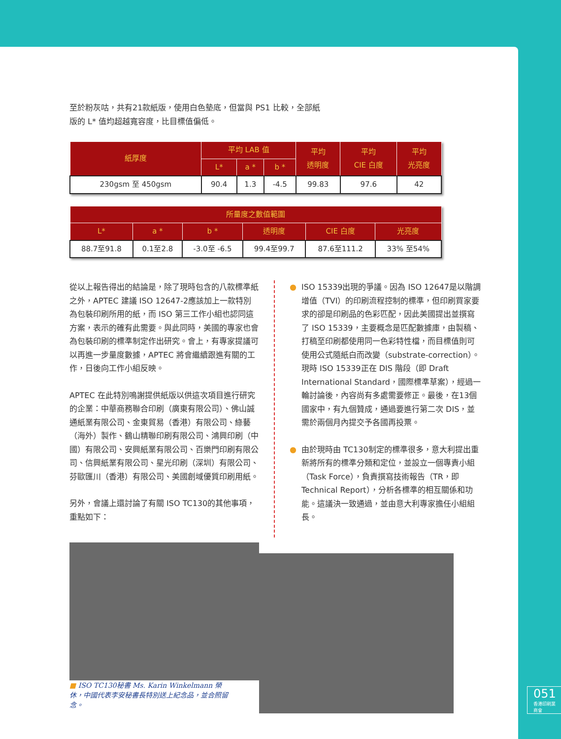至於粉灰咕，共有21款紙版，使用白色墊底，但當與 PS1 比較，全部紙
版的 L* 值均超越寬容度，比目標值偏低。
| 紙厚度 | 平均 LAB 值 | | | 平均 透明度 | 平均 CIE 白度 | 平均 光亮度 |
| --- | --- | --- | --- | --- | --- | --- |
| | L* | a * | b * | | | |
| 230gsm 至 450gsm | 90.4 | 1.3 | -4.5 | 99.83 | 97.6 | 42 |
| 所量度之數值範圍 | | | | | |
| --- | --- | --- | --- | --- | --- |
| L* | a * | b * | 透明度 | CIE 白度 | 光亮度 |
| 88.7至91.8 | 0.1至2.8 | -3.0至 -6.5 | 99.4至99.7 | 87.6至111.2 | 33% 至54% |
從以上報告得出的結論是，除了現時包含的八款標準紙之外，APTEC 建議 ISO 12647-2應該加上一款特別為包裝印刷所用的紙，而 ISO 第三工作小組也認同這方案，表示的確有此需要。與此同時，美國的專家也會為包裝印刷的標準制定作出研究。會上，有專家提議可以再進一步量度數據，APTEC 將會繼續跟進有關的工作，日後向工作小組反映。
APTEC 在此特別鳴謝提供紙版以供這次項目進行研究的企業：中華商務聯合印刷（廣東有限公司）、佛山誠通紙業有限公司、金東貿易（香港）有限公司、綠藝（海外）製作、鶴山精聯印刷有限公司、鴻興印刷（中國）有限公司、安興紙業有限公司、百樂門印刷有限公司、信興紙業有限公司、星光印刷（深圳）有限公司、芬歐匯川（香港）有限公司、美國創域優質印刷用紙。
另外，會議上還討論了有關 ISO TC130的其他事項，重點如下：
● ISO 15339出現的爭議。因為 ISO 12647是以階調增值（TVI）的印刷流程控制的標準，但印刷買家要求的卻是印刷品的色彩匹配，因此美國提出並撰寫了 ISO 15339，主要概念是匹配數據庫，由製稿、打稿至印刷都使用同一色彩特性檔，而目標值則可使用公式隨紙白而改變（substrate-correction）。現時 ISO 15339正在 DIS 階段（即 Draft International Standard，國際標準草案），經過一輪討論後，內容尚有多處需要修正。最後，在13個國家中，有九個贊成，通過要進行第二次 DIS，並需於兩個月內提交予各國再投票。
● 由於現時由 TC130制定的標準很多，意大利提出重新將所有的標準分類和定位，並設立一個專責小組（Task Force），負責撰寫技術報告（TR，即 Technical Report），分析各標準的相互關係和功能。這議決一致通過，並由意大利專家擔任小組組長。
■ ISO TC130秘書 Ms. Karin Winkelmann 榮休，中國代表李安秘書長特別送上紀念品，並合照留念。
051
香港印刷業商會